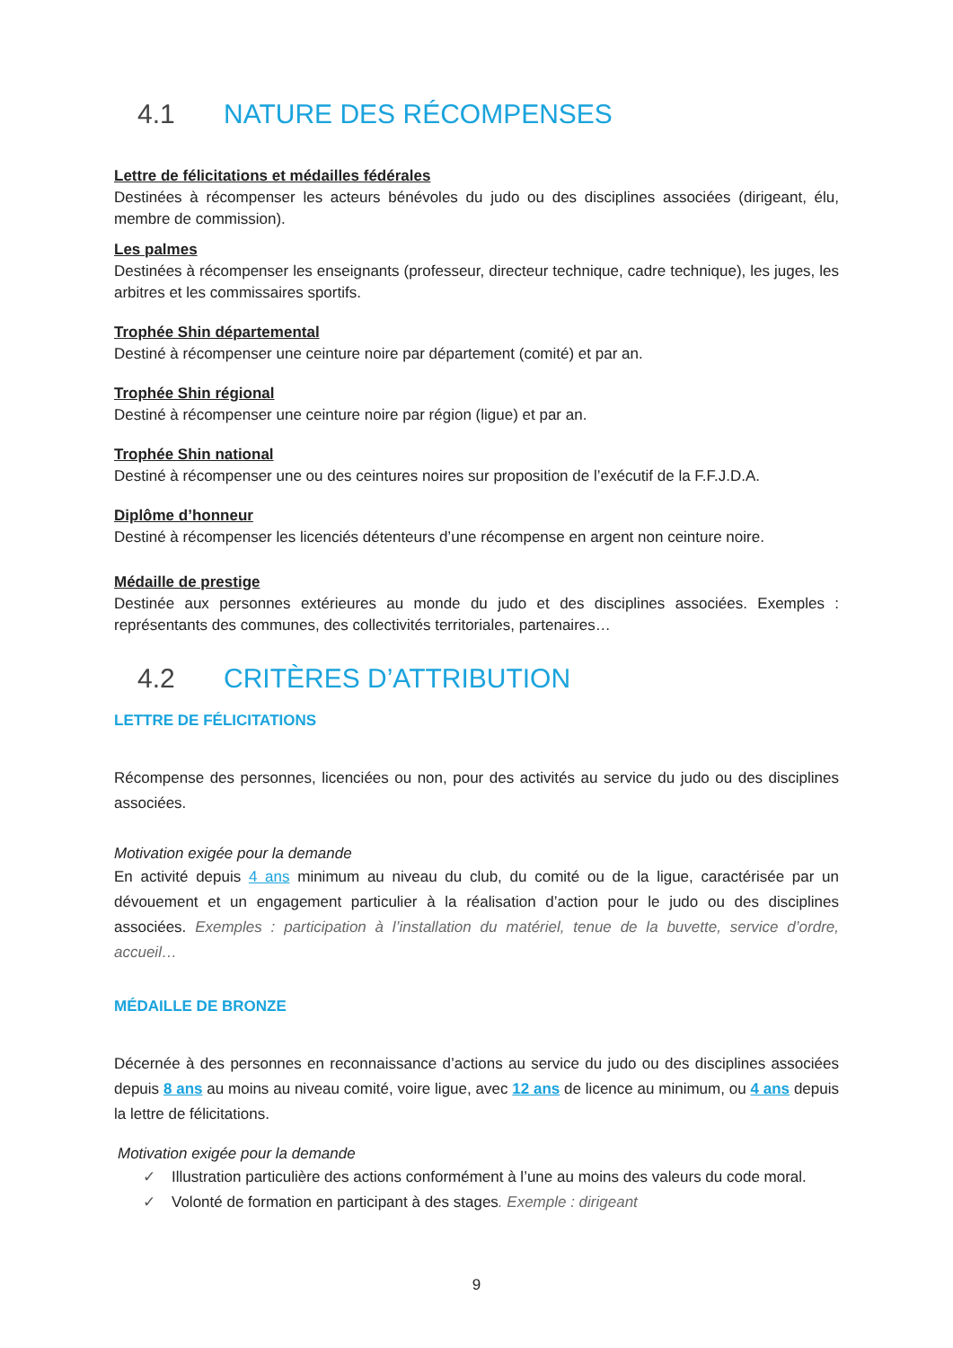4.1 NATURE DES RÉCOMPENSES
Lettre de félicitations et médailles fédérales
Destinées à récompenser les acteurs bénévoles du judo ou des disciplines associées (dirigeant, élu, membre de commission).
Les palmes
Destinées à récompenser les enseignants (professeur, directeur technique, cadre technique), les juges, les arbitres et les commissaires sportifs.
Trophée Shin départemental
Destiné à récompenser une ceinture noire par département (comité) et par an.
Trophée Shin régional
Destiné à récompenser une ceinture noire par région (ligue) et par an.
Trophée Shin national
Destiné à récompenser une ou des ceintures noires sur proposition de l’exécutif de la F.F.J.D.A.
Diplôme d’honneur
Destiné à récompenser les licenciés détenteurs d’une récompense en argent non ceinture noire.
Médaille de prestige
Destinée aux personnes extérieures au monde du judo et des disciplines associées. Exemples : représentants des communes, des collectivités territoriales, partenaires…
4.2 CRITÈRES D’ATTRIBUTION
LETTRE DE FÉLICITATIONS
Récompense des personnes, licenciées ou non, pour des activités au service du judo ou des disciplines associées.
Motivation exigée pour la demande
En activité depuis 4 ans minimum au niveau du club, du comité ou de la ligue, caractérisée par un dévouement et un engagement particulier à la réalisation d’action pour le judo ou des disciplines associées. Exemples : participation à l’installation du matériel, tenue de la buvette, service d’ordre, accueil…
MÉDAILLE DE BRONZE
Décernée à des personnes en reconnaissance d’actions au service du judo ou des disciplines associées depuis 8 ans au moins au niveau comité, voire ligue, avec 12 ans de licence au minimum, ou 4 ans depuis la lettre de félicitations.
Motivation exigée pour la demande
✓ Illustration particulière des actions conformément à l’une au moins des valeurs du code moral.
✓ Volonté de formation en participant à des stages. Exemple : dirigeant
9